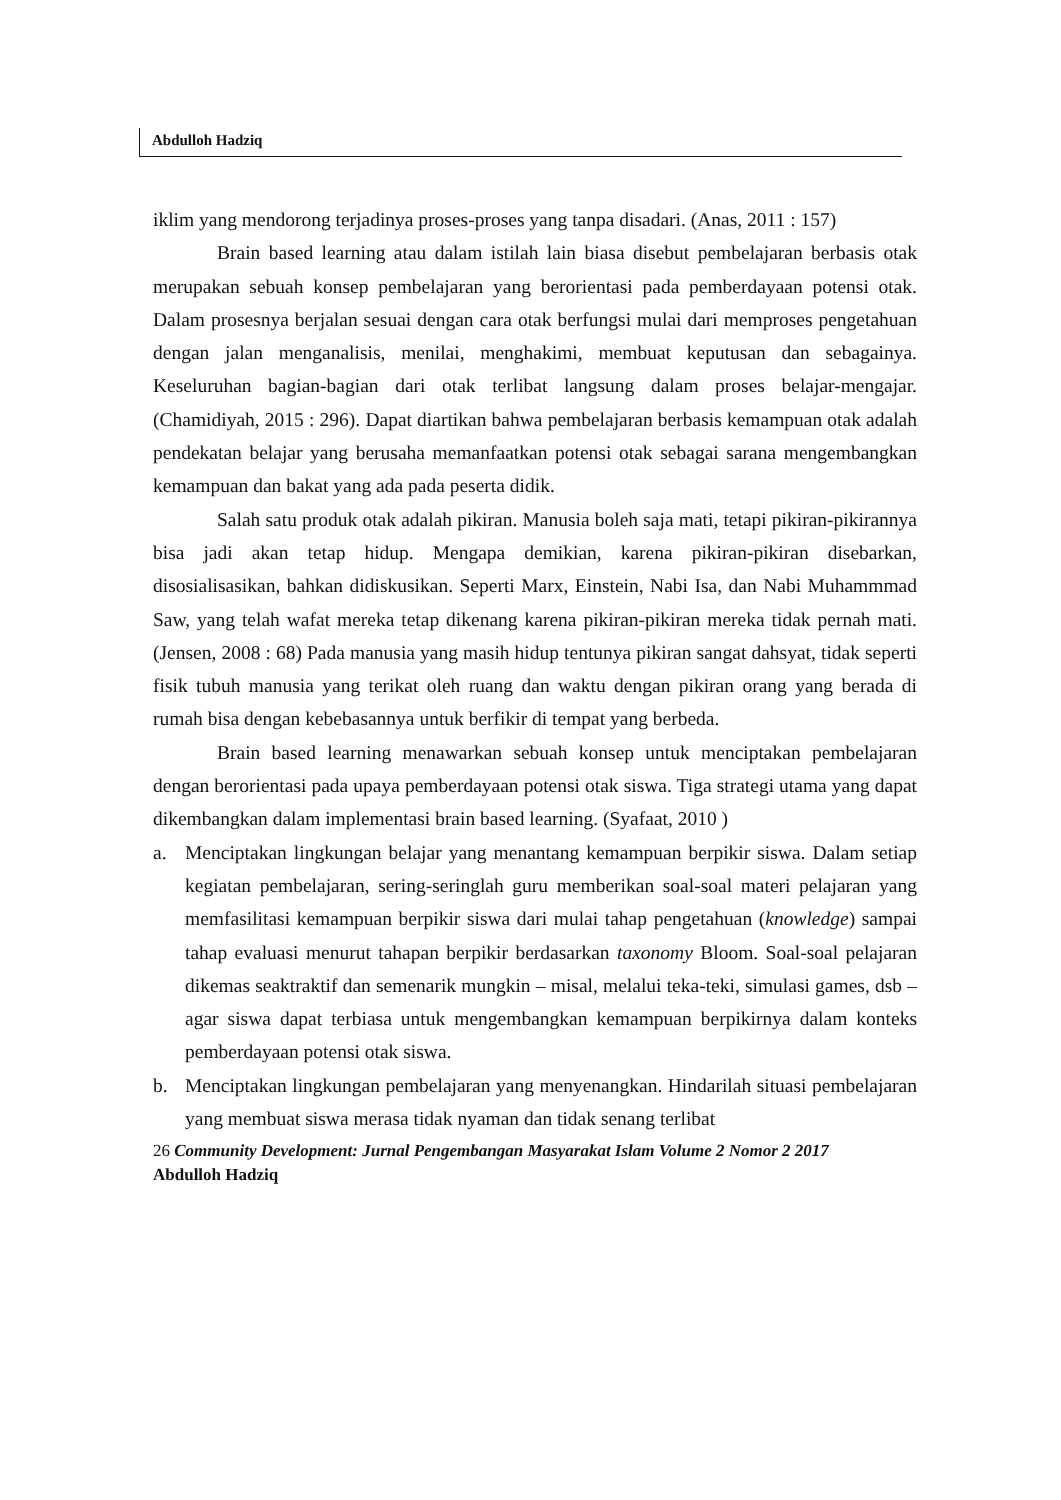Abdulloh Hadziq
iklim yang mendorong terjadinya proses-proses yang tanpa disadari. (Anas, 2011 : 157)
Brain based learning atau dalam istilah lain biasa disebut pembelajaran berbasis otak merupakan sebuah konsep pembelajaran yang berorientasi pada pemberdayaan potensi otak. Dalam prosesnya berjalan sesuai dengan cara otak berfungsi mulai dari memproses pengetahuan dengan jalan menganalisis, menilai, menghakimi, membuat keputusan dan sebagainya. Keseluruhan bagian-bagian dari otak terlibat langsung dalam proses belajar-mengajar. (Chamidiyah, 2015 : 296). Dapat diartikan bahwa pembelajaran berbasis kemampuan otak adalah pendekatan belajar yang berusaha memanfaatkan potensi otak sebagai sarana mengembangkan kemampuan dan bakat yang ada pada peserta didik.
Salah satu produk otak adalah pikiran. Manusia boleh saja mati, tetapi pikiran-pikirannya bisa jadi akan tetap hidup. Mengapa demikian, karena pikiran-pikiran disebarkan, disosialisasikan, bahkan didiskusikan. Seperti Marx, Einstein, Nabi Isa, dan Nabi Muhammmad Saw, yang telah wafat mereka tetap dikenang karena pikiran-pikiran mereka tidak pernah mati.(Jensen, 2008 : 68) Pada manusia yang masih hidup tentunya pikiran sangat dahsyat, tidak seperti fisik tubuh manusia yang terikat oleh ruang dan waktu dengan pikiran orang yang berada di rumah bisa dengan kebebasannya untuk berfikir di tempat yang berbeda.
Brain based learning menawarkan sebuah konsep untuk menciptakan pembelajaran dengan berorientasi pada upaya pemberdayaan potensi otak siswa. Tiga strategi utama yang dapat dikembangkan dalam implementasi brain based learning. (Syafaat, 2010 )
a. Menciptakan lingkungan belajar yang menantang kemampuan berpikir siswa. Dalam setiap kegiatan pembelajaran, sering-seringlah guru memberikan soal-soal materi pelajaran yang memfasilitasi kemampuan berpikir siswa dari mulai tahap pengetahuan (knowledge) sampai tahap evaluasi menurut tahapan berpikir berdasarkan taxonomy Bloom. Soal-soal pelajaran dikemas seaktraktif dan semenarik mungkin – misal, melalui teka-teki, simulasi games, dsb – agar siswa dapat terbiasa untuk mengembangkan kemampuan berpikirnya dalam konteks pemberdayaan potensi otak siswa.
b. Menciptakan lingkungan pembelajaran yang menyenangkan. Hindarilah situasi pembelajaran yang membuat siswa merasa tidak nyaman dan tidak senang terlibat
26 Community Development: Jurnal Pengembangan Masyarakat Islam Volume 2 Nomor 2 2017
Abdulloh Hadziq